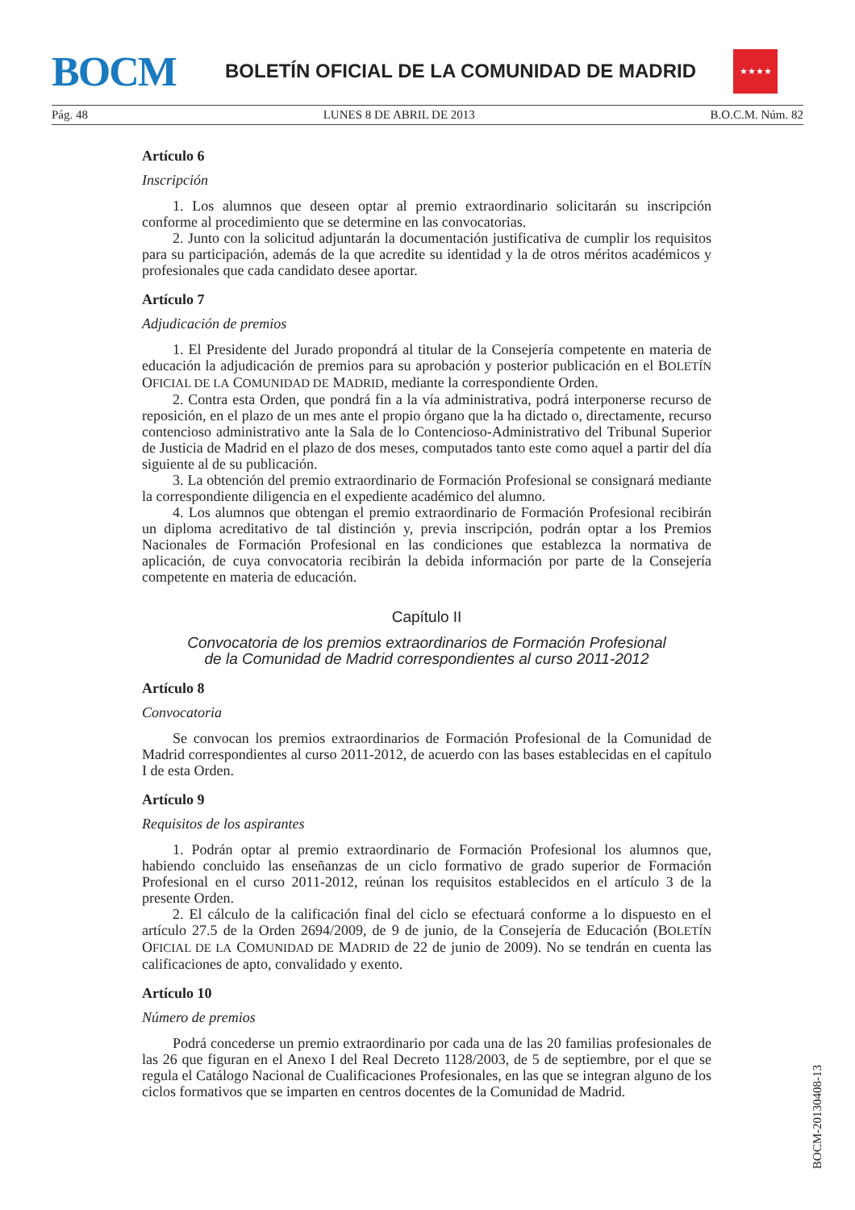BOCM
BOLETÍN OFICIAL DE LA COMUNIDAD DE MADRID
★★★★
Pág. 48 LUNES 8 DE ABRIL DE 2013 B.O.C.M. Núm. 82
Artículo 6
Inscripción
1. Los alumnos que deseen optar al premio extraordinario solicitarán su inscripción conforme al procedimiento que se determine en las convocatorias.
2. Junto con la solicitud adjuntarán la documentación justificativa de cumplir los requisitos para su participación, además de la que acredite su identidad y la de otros méritos académicos y profesionales que cada candidato desee aportar.
Artículo 7
Adjudicación de premios
1. El Presidente del Jurado propondrá al titular de la Consejería competente en materia de educación la adjudicación de premios para su aprobación y posterior publicación en el BOLETÍN OFICIAL DE LA COMUNIDAD DE MADRID, mediante la correspondiente Orden.
2. Contra esta Orden, que pondrá fin a la vía administrativa, podrá interponerse recurso de reposición, en el plazo de un mes ante el propio órgano que la ha dictado o, directamente, recurso contencioso administrativo ante la Sala de lo Contencioso-Administrativo del Tribunal Superior de Justicia de Madrid en el plazo de dos meses, computados tanto este como aquel a partir del día siguiente al de su publicación.
3. La obtención del premio extraordinario de Formación Profesional se consignará mediante la correspondiente diligencia en el expediente académico del alumno.
4. Los alumnos que obtengan el premio extraordinario de Formación Profesional recibirán un diploma acreditativo de tal distinción y, previa inscripción, podrán optar a los Premios Nacionales de Formación Profesional en las condiciones que establezca la normativa de aplicación, de cuya convocatoria recibirán la debida información por parte de la Consejería competente en materia de educación.
Capítulo II
Convocatoria de los premios extraordinarios de Formación Profesional
de la Comunidad de Madrid correspondientes al curso 2011-2012
Artículo 8
Convocatoria
Se convocan los premios extraordinarios de Formación Profesional de la Comunidad de Madrid correspondientes al curso 2011-2012, de acuerdo con las bases establecidas en el capítulo I de esta Orden.
Artículo 9
Requisitos de los aspirantes
1. Podrán optar al premio extraordinario de Formación Profesional los alumnos que, habiendo concluido las enseñanzas de un ciclo formativo de grado superior de Formación Profesional en el curso 2011-2012, reúnan los requisitos establecidos en el artículo 3 de la presente Orden.
2. El cálculo de la calificación final del ciclo se efectuará conforme a lo dispuesto en el artículo 27.5 de la Orden 2694/2009, de 9 de junio, de la Consejería de Educación (BOLETÍN OFICIAL DE LA COMUNIDAD DE MADRID de 22 de junio de 2009). No se tendrán en cuenta las calificaciones de apto, convalidado y exento.
Artículo 10
Número de premios
Podrá concederse un premio extraordinario por cada una de las 20 familias profesionales de las 26 que figuran en el Anexo I del Real Decreto 1128/2003, de 5 de septiembre, por el que se regula el Catálogo Nacional de Cualificaciones Profesionales, en las que se integran alguno de los ciclos formativos que se imparten en centros docentes de la Comunidad de Madrid.
BOCM-20130408-13